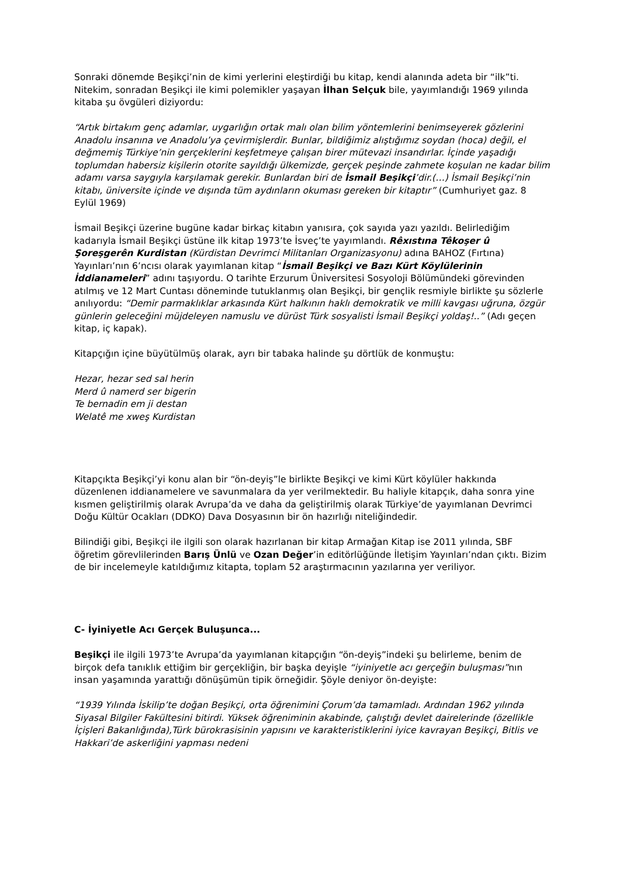Sonraki dönemde Beşikçi’nin de kimi yerlerini eleştirdiği bu kitap, kendi alanında adeta bir “ilk”ti. Nitekim, sonradan Beşikçi ile kimi polemikler yaşayan İlhan Selçuk bile, yayımlandığı 1969 yılında kitaba şu övgüleri diziyordu:
“Artık birtakım genç adamlar, uygarlığın ortak malı olan bilim yöntemlerini benimseyerek gözlerini Anadolu insanına ve Anadolu’ya çevirmişlerdir. Bunlar, bildiğimiz alıştığımız soydan (hoca) değil, el değmemiş Türkiye’nin gerçeklerini keşfetmeye çalışan birer mütevazi insandırlar. İçinde yaşadığı toplumdan habersiz kişilerin otorite sayıldığı ülkemizde, gerçek peşinde zahmete koşulan ne kadar bilim adamı varsa saygıyla karşılamak gerekir. Bunlardan biri de İsmail Beşikçi’dir.(…) İsmail Beşikçi’nin kitabı, üniversite içinde ve dışında tüm aydınların okuması gereken bir kitaptır” (Cumhuriyet gaz. 8 Eylül 1969)
İsmail Beşikçi üzerine bugüne kadar birkaç kitabın yanısıra, çok sayıda yazı yazıldı. Belirlediğim kadarıyla İsmail Beşikçi üstüne ilk kitap 1973’te İsveç’te yayımlandı. Rêxıstına Têkoşer û Şoreşgerên Kurdistan (Kürdistan Devrimci Militanları Organizasyonu) adına BAHOZ (Fırtına) Yayınları’nın 6’ncısı olarak yayımlanan kitap “İsmail Beşikçi ve Bazı Kürt Köylülerinin İddianameleri” adını taşıyordu. O tarihte Erzurum Üniversitesi Sosyoloji Bölümündeki görevinden atılmış ve 12 Mart Cuntası döneminde tutuklanmış olan Beşikçi, bir gençlik resmiyle birlikte şu sözlerle anılıyordu: “Demir parmaklıklar arkasında Kürt halkının haklı demokratik ve milli kavgası uğruna, özgür günlerin geleceğini müjdeleyen namuslu ve dürüst Türk sosyalisti İsmail Beşikçi yoldaş!..” (Adı geçen kitap, iç kapak).
Kitapçığın içine büyütülmüş olarak, ayrı bir tabaka halinde şu dörtlük de konmuştu:
Hezar, hezar sed sal herin
Merd û namerd ser bigerin
Te bernadin em ji destan
Welatê me xweş Kurdistan
Kitapçıkta Beşikçi’yi konu alan bir “ön-deyiş”le birlikte Beşikçi ve kimi Kürt köylüler hakkında düzenlenen iddianamelere ve savunmalara da yer verilmektedir. Bu haliyle kitapçık, daha sonra yine kısmen geliştirilmiş olarak Avrupa’da ve daha da geliştirilmiş olarak Türkiye’de yayımlanan Devrimci Doğu Kültür Ocakları (DDKO) Dava Dosyasının bir ön hazırlığı niteliğindedir.
Bilindiği gibi, Beşikçi ile ilgili son olarak hazırlanan bir kitap Armağan Kitap ise 2011 yılında, SBF öğretim görevlilerinden Barış Ünlü ve Ozan Değer’in editörlüğünde İletişim Yayınları’ndan çıktı. Bizim de bir incelemeyle katıldığımız kitapta, toplam 52 araştırmacının yazılarına yer veriliyor.
C- İyiniyetle Acı Gerçek Buluşunca...
Beşikçi ile ilgili 1973’te Avrupa’da yayımlanan kitapçığın “ön-deyiş”indeki şu belirleme, benim de birçok defa tanıklık ettiğim bir gerçekliğin, bir başka deyişle “iyiniyetle acı gerçeğin buluşması”nın insan yaşamında yarattığı dönüşümün tipik örneğidir. Şöyle deniyor ön-deyişte:
“1939 Yılında İskilip’te doğan Beşikçi, orta öğrenimini Çorum’da tamamladı. Ardından 1962 yılında Siyasal Bilgiler Fakültesini bitirdi. Yüksek öğreniminin akabinde, çalıştığı devlet dairelerinde (özellikle İçişleri Bakanlığında),Türk bürokrasisinin yapısını ve karakteristiklerini iyice kavrayan Beşikçi, Bitlis ve Hakkari’de askerliğini yapması nedeni